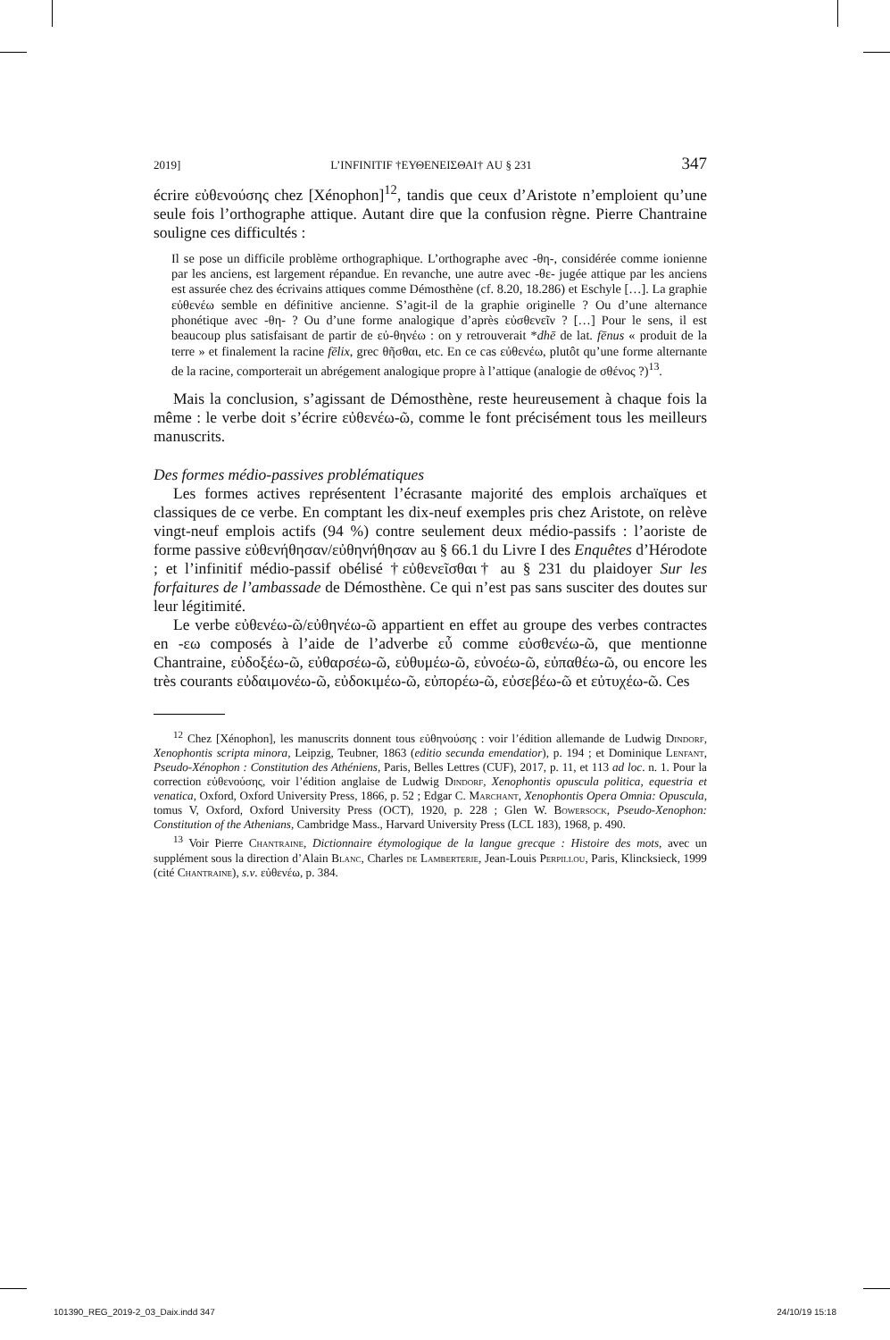2019] L’INFINITIF †ΕΥΘΕΝΕΙΣΘΑΙ† AU § 231 347
écrire εὐθενούσης chez [Xénophon]<sup>12</sup>, tandis que ceux d’Aristote n’emploient qu’une seule fois l’orthographe attique. Autant dire que la confusion règne. Pierre Chantraine souligne ces difficultés :
Il se pose un difficile problème orthographique. L’orthographe avec -θη-, considérée comme ionienne par les anciens, est largement répandue. En revanche, une autre avec -θε- jugée attique par les anciens est assurée chez des écrivains attiques comme Démosthène (cf. 8.20, 18.286) et Eschyle […]. La graphie εὐθενέω semble en définitive ancienne. S’agit-il de la graphie originelle ? Ou d’une alternance phonétique avec -θη- ? Ou d’une forme analogique d’après εὐσθενεῖν ? […] Pour le sens, il est beaucoup plus satisfaisant de partir de εὐ-θηνέω : on y retrouverait *dhē de lat. fēnus « produit de la terre » et finalement la racine fēlix, grec θῆσθαι, etc. En ce cas εὐθενέω, plutôt qu’une forme alternante de la racine, comporterait un abrégement analogique propre à l’attique (analogie de σθένος ?)<sup>13</sup>.
Mais la conclusion, s’agissant de Démosthène, reste heureusement à chaque fois la même : le verbe doit s’écrire εὐθενέω-ῶ, comme le font précisément tous les meilleurs manuscrits.
Des formes médio-passives problématiques
Les formes actives représentent l’écrasante majorité des emplois archaïques et classiques de ce verbe. En comptant les dix-neuf exemples pris chez Aristote, on relève vingt-neuf emplois actifs (94 %) contre seulement deux médio-passifs : l’aoriste de forme passive εὐθενήθησαν/εὐθηνήθησαν au § 66.1 du Livre I des Enquêtes d’Hérodote ; et l’infinitif médio-passif obélisé †εὐθενεῖσθαι† au § 231 du plaidoyer Sur les forfaitures de l’ambassade de Démosthène. Ce qui n’est pas sans susciter des doutes sur leur légitimité.
Le verbe εὐθενέω-ῶ/εὐθηνέω-ῶ appartient en effet au groupe des verbes contractes en -εω composés à l’aide de l’adverbe εὖ comme εὐσθενέω-ῶ, que mentionne Chantraine, εὐδοξέω-ῶ, εὐθαρσέω-ῶ, εὐθυμέω-ῶ, εὐνοέω-ῶ, εὐπαθέω-ῶ, ou encore les très courants εὐδαιμονέω-ῶ, εὐδοκιμέω-ῶ, εὐπορέω-ῶ, εὐσεβέω-ῶ et εὐτυχέω-ῶ. Ces
<sup>12</sup> Chez [Xénophon], les manuscrits donnent tous εὐθηνούσης : voir l’édition allemande de Ludwig Dindorf, Xenophontis scripta minora, Leipzig, Teubner, 1863 (editio secunda emendatior), p. 194 ; et Dominique Lenfant, Pseudo-Xénophon : Constitution des Athéniens, Paris, Belles Lettres (CUF), 2017, p. 11, et 113 ad loc. n. 1. Pour la correction εὐθενούσης, voir l’édition anglaise de Ludwig Dindorf, Xenophontis opuscula politica, equestria et venatica, Oxford, Oxford University Press, 1866, p. 52 ; Edgar C. Marchant, Xenophontis Opera Omnia: Opuscula, tomus V, Oxford, Oxford University Press (OCT), 1920, p. 228 ; Glen W. Bowersock, Pseudo-Xenophon: Constitution of the Athenians, Cambridge Mass., Harvard University Press (LCL 183), 1968, p. 490.
<sup>13</sup> Voir Pierre Chantraine, Dictionnaire étymologique de la langue grecque : Histoire des mots, avec un supplément sous la direction d’Alain Blanc, Charles de Lamberterie, Jean-Louis Perpillou, Paris, Klincksieck, 1999 (cité Chantraine), s.v. εὐθενέω, p. 384.
101390_REG_2019-2_03_Daix.indd 347 24/10/19 15:18